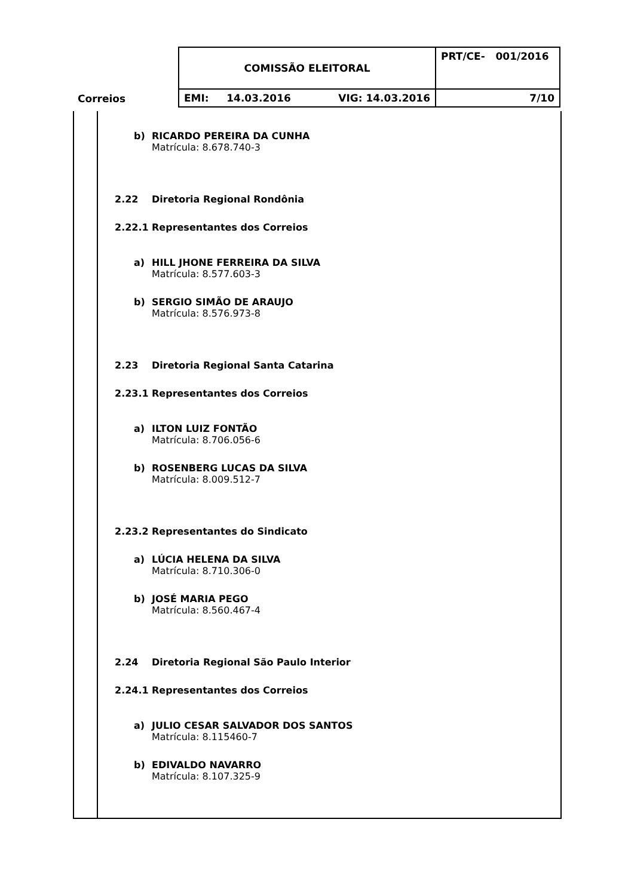| Correios | COMISSÃO ELEITORAL | PRT/CE- 001/2016 |
| | EMI: 14.03.2016 VIG: 14.03.2016 | 7/10 |
b) RICARDO PEREIRA DA CUNHA
Matrícula: 8.678.740-3
2.22 Diretoria Regional Rondônia
2.22.1 Representantes dos Correios
a) HILL JHONE FERREIRA DA SILVA
Matrícula: 8.577.603-3
b) SERGIO SIMÃO DE ARAUJO
Matrícula: 8.576.973-8
2.23 Diretoria Regional Santa Catarina
2.23.1 Representantes dos Correios
a) ILTON LUIZ FONTÃO
Matrícula: 8.706.056-6
b) ROSENBERG LUCAS DA SILVA
Matrícula: 8.009.512-7
2.23.2 Representantes do Sindicato
a) LÚCIA HELENA DA SILVA
Matrícula: 8.710.306-0
b) JOSÉ MARIA PEGO
Matrícula: 8.560.467-4
2.24 Diretoria Regional São Paulo Interior
2.24.1 Representantes dos Correios
a) JULIO CESAR SALVADOR DOS SANTOS
Matrícula: 8.115460-7
b) EDIVALDO NAVARRO
Matrícula: 8.107.325-9